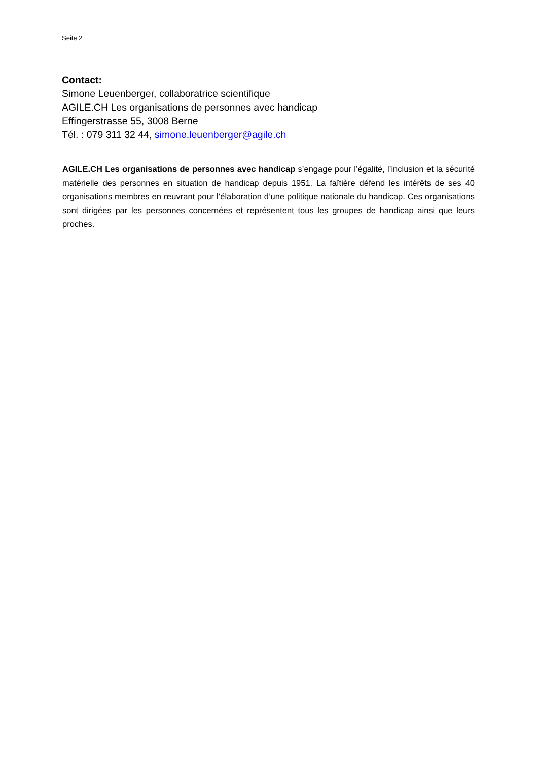Seite 2
Contact:
Simone Leuenberger, collaboratrice scientifique
AGILE.CH Les organisations de personnes avec handicap
Effingerstrasse 55, 3008 Berne
Tél. : 079 311 32 44, simone.leuenberger@agile.ch
AGILE.CH Les organisations de personnes avec handicap s’engage pour l’égalité, l’inclusion et la sécurité matérielle des personnes en situation de handicap depuis 1951. La faîtière défend les intérêts de ses 40 organisations membres en œuvrant pour l’élaboration d’une politique nationale du handicap. Ces organisations sont dirigées par les personnes concernées et représentent tous les groupes de handicap ainsi que leurs proches.